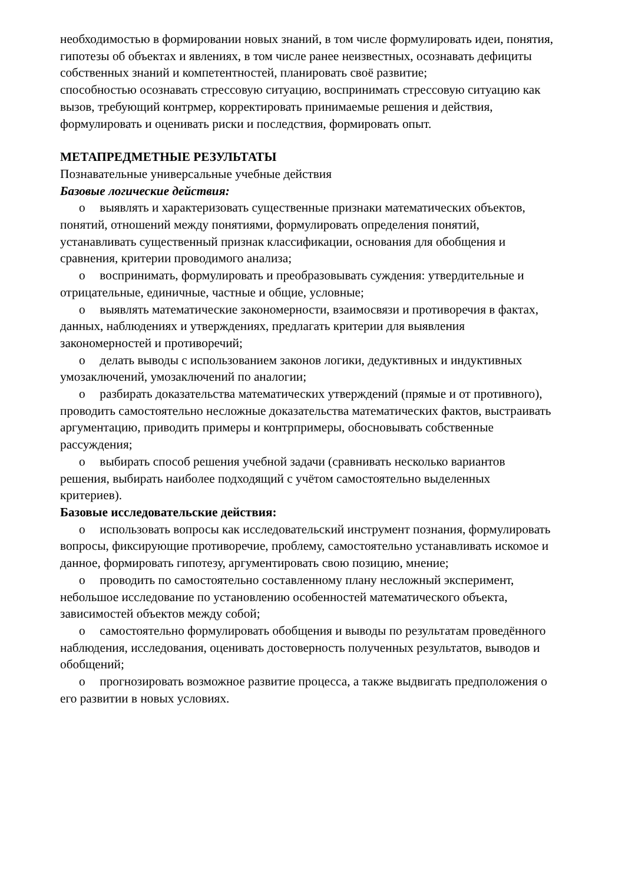необходимостью в формировании новых знаний, в том числе формулировать идеи, понятия, гипотезы об объектах и явлениях, в том числе ранее неизвестных, осознавать дефициты собственных знаний и компетентностей, планировать своё развитие;
способностью осознавать стрессовую ситуацию, воспринимать стрессовую ситуацию как вызов, требующий контрмер, корректировать принимаемые решения и действия, формулировать и оценивать риски и последствия, формировать опыт.
МЕТАПРЕДМЕТНЫЕ РЕЗУЛЬТАТЫ
Познавательные универсальные учебные действия
Базовые логические действия:
o выявлять и характеризовать существенные признаки математических объектов, понятий, отношений между понятиями, формулировать определения понятий, устанавливать существенный признак классификации, основания для обобщения и сравнения, критерии проводимого анализа;
o воспринимать, формулировать и преобразовывать суждения: утвердительные и отрицательные, единичные, частные и общие, условные;
o выявлять математические закономерности, взаимосвязи и противоречия в фактах, данных, наблюдениях и утверждениях, предлагать критерии для выявления закономерностей и противоречий;
o делать выводы с использованием законов логики, дедуктивных и индуктивных умозаключений, умозаключений по аналогии;
o разбирать доказательства математических утверждений (прямые и от противного), проводить самостоятельно несложные доказательства математических фактов, выстраивать аргументацию, приводить примеры и контрпримеры, обосновывать собственные рассуждения;
o выбирать способ решения учебной задачи (сравнивать несколько вариантов решения, выбирать наиболее подходящий с учётом самостоятельно выделенных критериев).
Базовые исследовательские действия:
o использовать вопросы как исследовательский инструмент познания, формулировать вопросы, фиксирующие противоречие, проблему, самостоятельно устанавливать искомое и данное, формировать гипотезу, аргументировать свою позицию, мнение;
o проводить по самостоятельно составленному плану несложный эксперимент, небольшое исследование по установлению особенностей математического объекта, зависимостей объектов между собой;
o самостоятельно формулировать обобщения и выводы по результатам проведённого наблюдения, исследования, оценивать достоверность полученных результатов, выводов и обобщений;
o прогнозировать возможное развитие процесса, а также выдвигать предположения о его развитии в новых условиях.